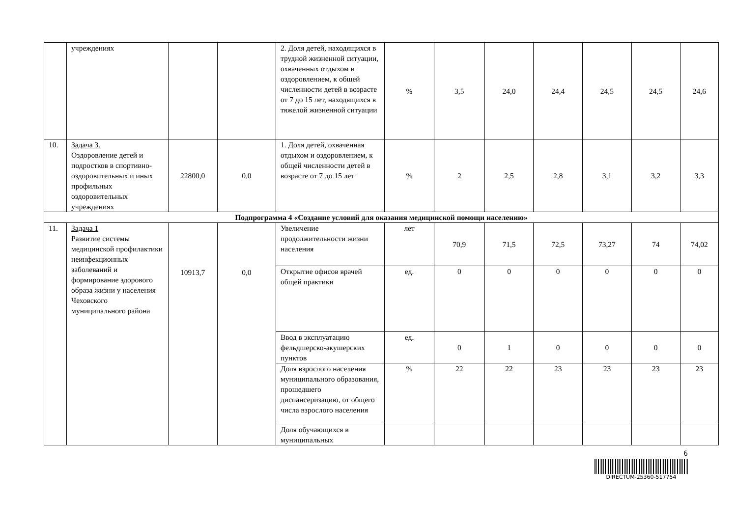| | учреждениях | | | 2. Доля детей, находящихся в трудной жизненной ситуации, охваченных отдыхом и оздоровлением, к общей численности детей в возрасте от 7 до 15 лет, находящихся в тяжелой жизненной ситуации | % | 3,5 | 24,0 | 24,4 | 24,5 | 24,5 | 24,6 |
| 10. | Задача 3. Оздоровление детей и подростков в спортивно-оздоровительных и иных профильных оздоровительных учреждениях | 22800,0 | 0,0 | 1. Доля детей, охваченная отдыхом и оздоровлением, к общей численности детей в возрасте от 7 до 15 лет | % | 2 | 2,5 | 2,8 | 3,1 | 3,2 | 3,3 |
| Подпрограмма 4 «Создание условий для оказания медицинской помощи населению» | | | | | | | | | | | |
| 11. | Задача 1 Развитие системы медицинской профилактики неинфекционных заболеваний и формирование здорового образа жизни у населения Чеховского муниципального района | 10913,7 | 0,0 | Увеличение продолжительности жизни населения | лет | 70,9 | 71,5 | 72,5 | 73,27 | 74 | 74,02 |
| | | | | Открытие офисов врачей общей практики | ед. | 0 | 0 | 0 | 0 | 0 | 0 |
| | | | | Ввод в эксплуатацию фельдшерско-акушерских пунктов | ед. | 0 | 1 | 0 | 0 | 0 | 0 |
| | | | | Доля взрослого населения муниципального образования, прошедшего диспансеризацию, от общего числа взрослого населения | % | 22 | 22 | 23 | 23 | 23 | 23 |
| | | | | Доля обучающихся в муниципальных | | | | | | | |
6
DIRECTUM-25360-517754